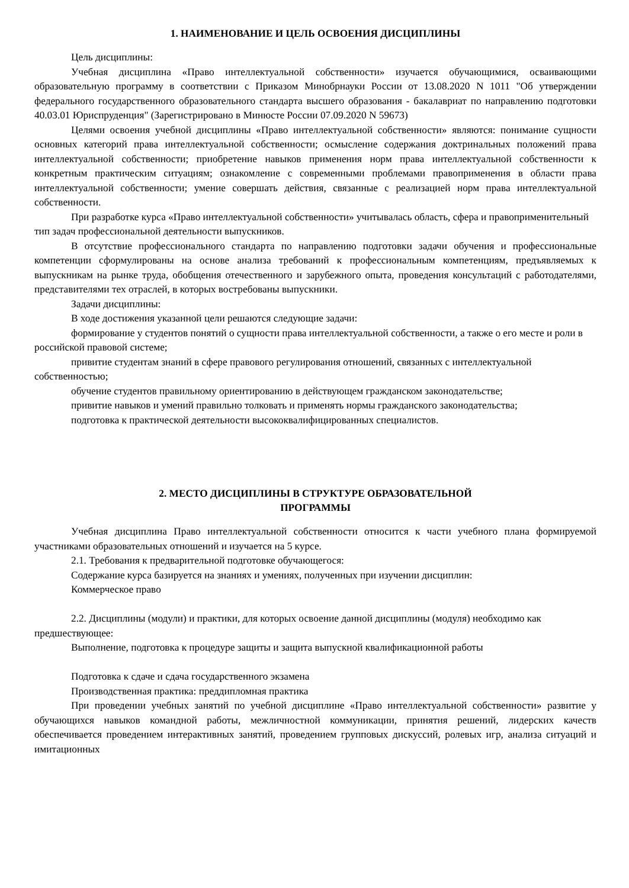1. НАИМЕНОВАНИЕ И ЦЕЛЬ ОСВОЕНИЯ ДИСЦИПЛИНЫ
Цель дисциплины:
Учебная дисциплина «Право интеллектуальной собственности» изучается обучающимися, осваивающими образовательную программу в соответствии с Приказом Минобрнауки России от 13.08.2020 N 1011 "Об утверждении федерального государственного образовательного стандарта высшего образования - бакалавриат по направлению подготовки 40.03.01 Юриспруденция" (Зарегистрировано в Минюсте России 07.09.2020 N 59673)
Целями освоения учебной дисциплины «Право интеллектуальной собственности» являются: понимание сущности основных категорий права интеллектуальной собственности; осмысление содержания доктринальных положений права интеллектуальной собственности; приобретение навыков применения норм права интеллектуальной собственности к конкретным практическим ситуациям; ознакомление с современными проблемами правоприменения в области права интеллектуальной собственности; умение совершать действия, связанные с реализацией норм права интеллектуальной собственности.
При разработке курса «Право интеллектуальной собственности» учитывалась область, сфера и правоприменительный тип задач профессиональной деятельности выпускников.
В отсутствие профессионального стандарта по направлению подготовки задачи обучения и профессиональные компетенции сформулированы на основе анализа требований к профессиональным компетенциям, предъявляемых к выпускникам на рынке труда, обобщения отечественного и зарубежного опыта, проведения консультаций с работодателями, представителями тех отраслей, в которых востребованы выпускники.
Задачи дисциплины:
В ходе достижения указанной цели решаются следующие задачи:
формирование у студентов понятий о сущности права интеллектуальной собственности, а также о его месте и роли в российской правовой системе;
привитие студентам знаний в сфере правового регулирования отношений, связанных с интеллектуальной собственностью;
обучение студентов правильному ориентированию в действующем гражданском законодательстве;
привитие навыков и умений правильно толковать и применять нормы гражданского законодательства;
подготовка к практической деятельности высококвалифицированных специалистов.
2. МЕСТО ДИСЦИПЛИНЫ В СТРУКТУРЕ ОБРАЗОВАТЕЛЬНОЙ
ПРОГРАММЫ
Учебная дисциплина Право интеллектуальной собственности относится к части учебного плана формируемой участниками образовательных отношений и изучается на 5 курсе.
2.1. Требования к предварительной подготовке обучающегося:
Содержание курса базируется на знаниях и умениях, полученных при изучении дисциплин:
Коммерческое право
2.2. Дисциплины (модули) и практики, для которых освоение данной дисциплины (модуля) необходимо как предшествующее:
Выполнение, подготовка к процедуре защиты и защита выпускной квалификационной работы
Подготовка к сдаче и сдача государственного экзамена
Производственная практика: преддипломная практика
При проведении учебных занятий по учебной дисциплине «Право интеллектуальной собственности» развитие у обучающихся навыков командной работы, межличностной коммуникации, принятия решений, лидерских качеств обеспечивается проведением интерактивных занятий, проведением групповых дискуссий, ролевых игр, анализа ситуаций и имитационных